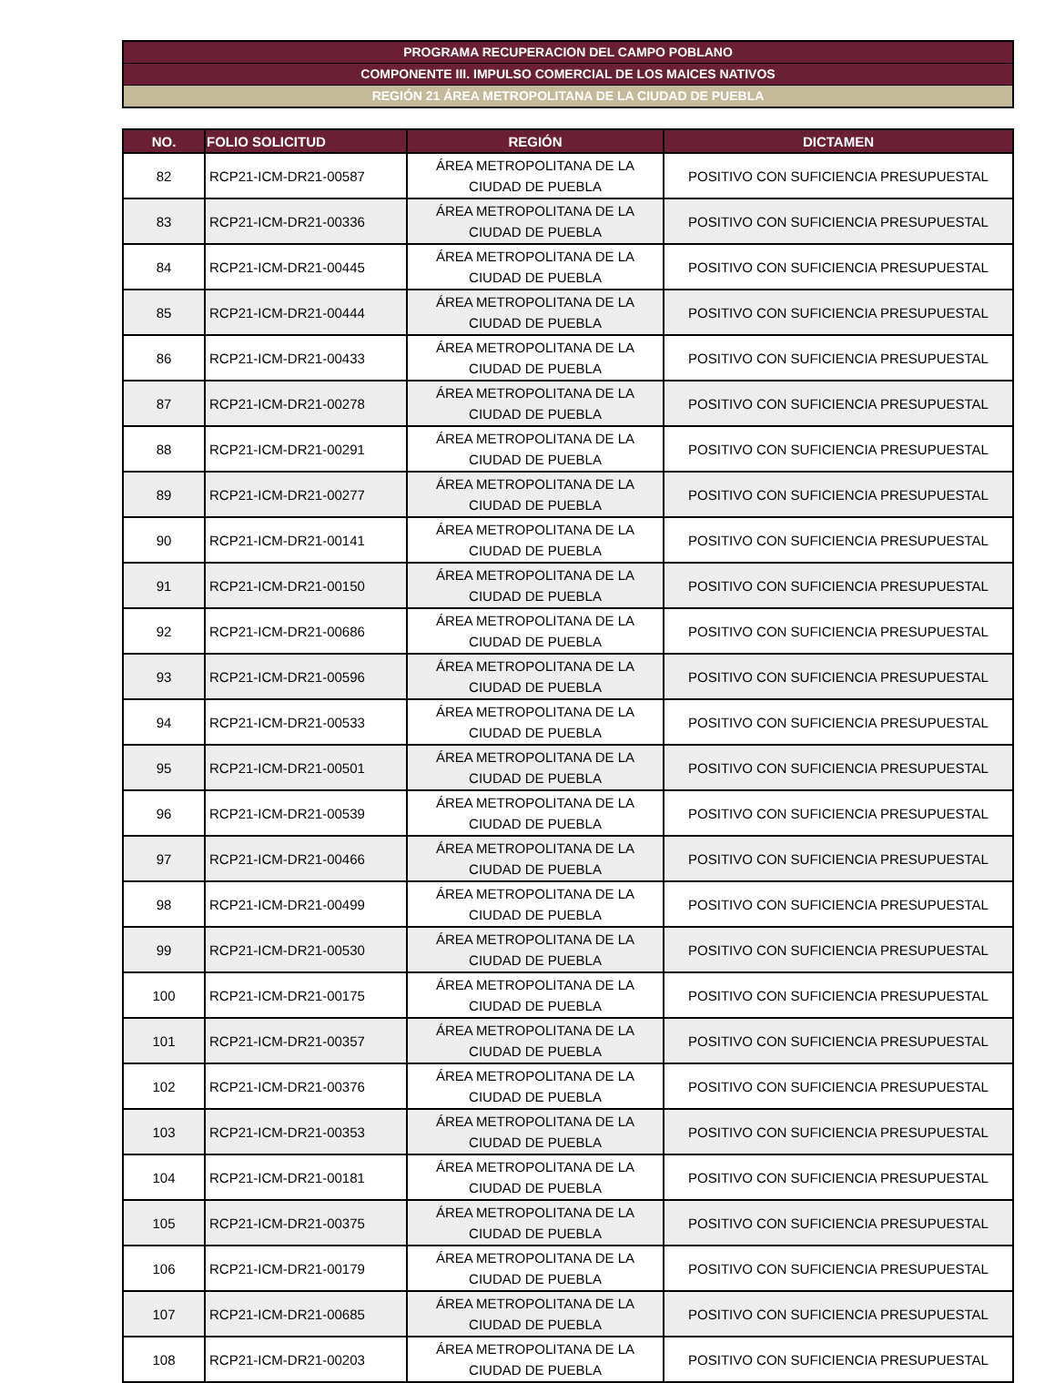PROGRAMA RECUPERACION DEL CAMPO POBLANO
COMPONENTE III. IMPULSO COMERCIAL DE LOS MAICES NATIVOS
REGIÓN 21 ÁREA METROPOLITANA DE LA CIUDAD DE PUEBLA
| NO. | FOLIO SOLICITUD | REGIÓN | DICTAMEN |
| --- | --- | --- | --- |
| 82 | RCP21-ICM-DR21-00587 | ÁREA METROPOLITANA DE LA CIUDAD DE PUEBLA | POSITIVO CON SUFICIENCIA PRESUPUESTAL |
| 83 | RCP21-ICM-DR21-00336 | ÁREA METROPOLITANA DE LA CIUDAD DE PUEBLA | POSITIVO CON SUFICIENCIA PRESUPUESTAL |
| 84 | RCP21-ICM-DR21-00445 | ÁREA METROPOLITANA DE LA CIUDAD DE PUEBLA | POSITIVO CON SUFICIENCIA PRESUPUESTAL |
| 85 | RCP21-ICM-DR21-00444 | ÁREA METROPOLITANA DE LA CIUDAD DE PUEBLA | POSITIVO CON SUFICIENCIA PRESUPUESTAL |
| 86 | RCP21-ICM-DR21-00433 | ÁREA METROPOLITANA DE LA CIUDAD DE PUEBLA | POSITIVO CON SUFICIENCIA PRESUPUESTAL |
| 87 | RCP21-ICM-DR21-00278 | ÁREA METROPOLITANA DE LA CIUDAD DE PUEBLA | POSITIVO CON SUFICIENCIA PRESUPUESTAL |
| 88 | RCP21-ICM-DR21-00291 | ÁREA METROPOLITANA DE LA CIUDAD DE PUEBLA | POSITIVO CON SUFICIENCIA PRESUPUESTAL |
| 89 | RCP21-ICM-DR21-00277 | ÁREA METROPOLITANA DE LA CIUDAD DE PUEBLA | POSITIVO CON SUFICIENCIA PRESUPUESTAL |
| 90 | RCP21-ICM-DR21-00141 | ÁREA METROPOLITANA DE LA CIUDAD DE PUEBLA | POSITIVO CON SUFICIENCIA PRESUPUESTAL |
| 91 | RCP21-ICM-DR21-00150 | ÁREA METROPOLITANA DE LA CIUDAD DE PUEBLA | POSITIVO CON SUFICIENCIA PRESUPUESTAL |
| 92 | RCP21-ICM-DR21-00686 | ÁREA METROPOLITANA DE LA CIUDAD DE PUEBLA | POSITIVO CON SUFICIENCIA PRESUPUESTAL |
| 93 | RCP21-ICM-DR21-00596 | ÁREA METROPOLITANA DE LA CIUDAD DE PUEBLA | POSITIVO CON SUFICIENCIA PRESUPUESTAL |
| 94 | RCP21-ICM-DR21-00533 | ÁREA METROPOLITANA DE LA CIUDAD DE PUEBLA | POSITIVO CON SUFICIENCIA PRESUPUESTAL |
| 95 | RCP21-ICM-DR21-00501 | ÁREA METROPOLITANA DE LA CIUDAD DE PUEBLA | POSITIVO CON SUFICIENCIA PRESUPUESTAL |
| 96 | RCP21-ICM-DR21-00539 | ÁREA METROPOLITANA DE LA CIUDAD DE PUEBLA | POSITIVO CON SUFICIENCIA PRESUPUESTAL |
| 97 | RCP21-ICM-DR21-00466 | ÁREA METROPOLITANA DE LA CIUDAD DE PUEBLA | POSITIVO CON SUFICIENCIA PRESUPUESTAL |
| 98 | RCP21-ICM-DR21-00499 | ÁREA METROPOLITANA DE LA CIUDAD DE PUEBLA | POSITIVO CON SUFICIENCIA PRESUPUESTAL |
| 99 | RCP21-ICM-DR21-00530 | ÁREA METROPOLITANA DE LA CIUDAD DE PUEBLA | POSITIVO CON SUFICIENCIA PRESUPUESTAL |
| 100 | RCP21-ICM-DR21-00175 | ÁREA METROPOLITANA DE LA CIUDAD DE PUEBLA | POSITIVO CON SUFICIENCIA PRESUPUESTAL |
| 101 | RCP21-ICM-DR21-00357 | ÁREA METROPOLITANA DE LA CIUDAD DE PUEBLA | POSITIVO CON SUFICIENCIA PRESUPUESTAL |
| 102 | RCP21-ICM-DR21-00376 | ÁREA METROPOLITANA DE LA CIUDAD DE PUEBLA | POSITIVO CON SUFICIENCIA PRESUPUESTAL |
| 103 | RCP21-ICM-DR21-00353 | ÁREA METROPOLITANA DE LA CIUDAD DE PUEBLA | POSITIVO CON SUFICIENCIA PRESUPUESTAL |
| 104 | RCP21-ICM-DR21-00181 | ÁREA METROPOLITANA DE LA CIUDAD DE PUEBLA | POSITIVO CON SUFICIENCIA PRESUPUESTAL |
| 105 | RCP21-ICM-DR21-00375 | ÁREA METROPOLITANA DE LA CIUDAD DE PUEBLA | POSITIVO CON SUFICIENCIA PRESUPUESTAL |
| 106 | RCP21-ICM-DR21-00179 | ÁREA METROPOLITANA DE LA CIUDAD DE PUEBLA | POSITIVO CON SUFICIENCIA PRESUPUESTAL |
| 107 | RCP21-ICM-DR21-00685 | ÁREA METROPOLITANA DE LA CIUDAD DE PUEBLA | POSITIVO CON SUFICIENCIA PRESUPUESTAL |
| 108 | RCP21-ICM-DR21-00203 | ÁREA METROPOLITANA DE LA CIUDAD DE PUEBLA | POSITIVO CON SUFICIENCIA PRESUPUESTAL |